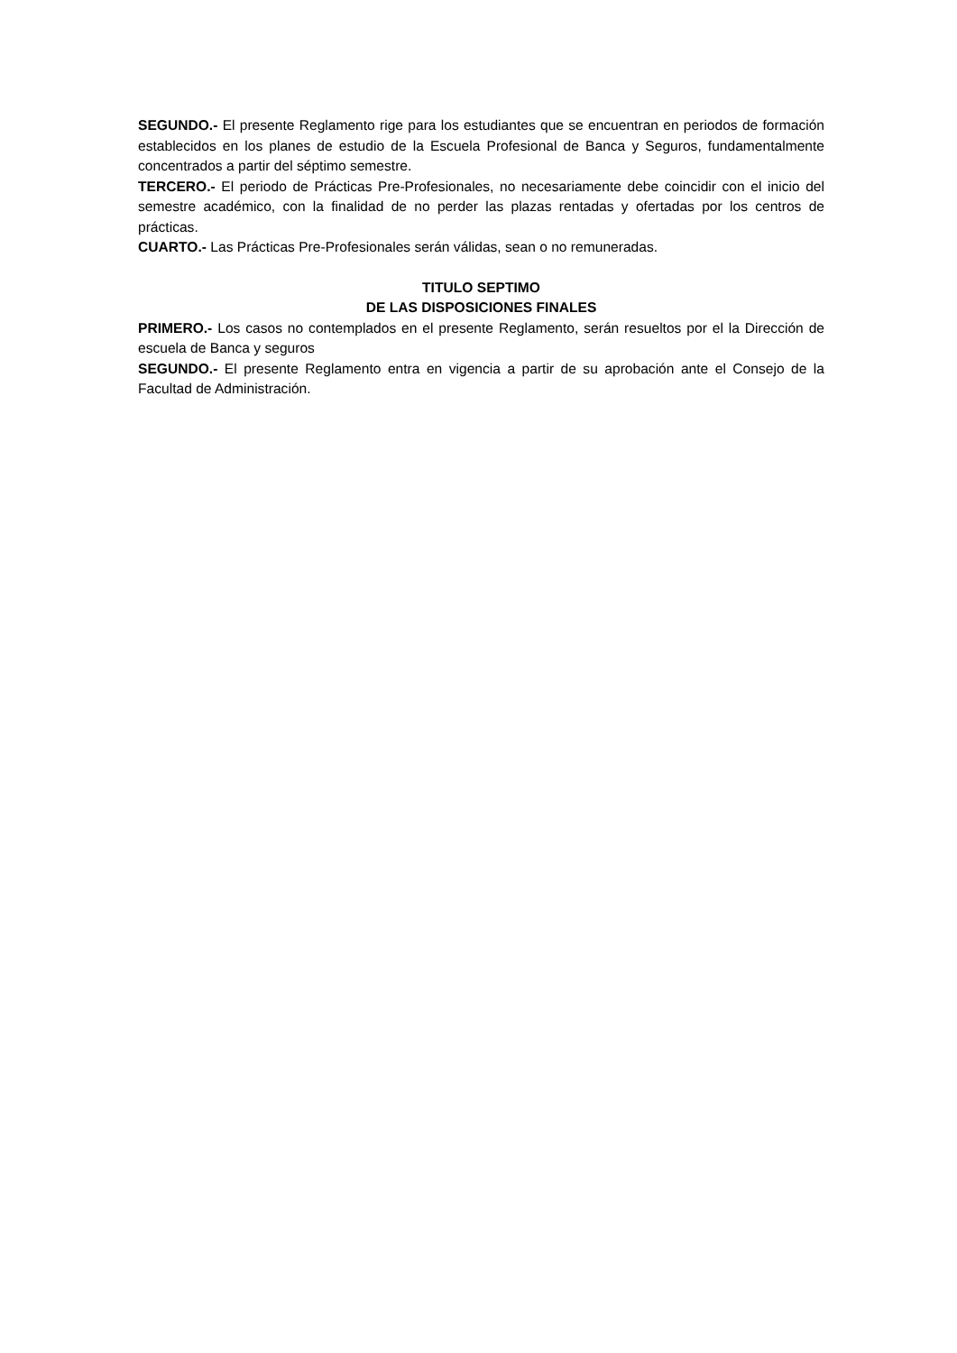SEGUNDO.- El presente Reglamento rige para los estudiantes que se encuentran en periodos de formación establecidos en los planes de estudio de la Escuela Profesional de Banca y Seguros, fundamentalmente concentrados a partir del séptimo semestre.
TERCERO.- El periodo de Prácticas Pre-Profesionales, no necesariamente debe coincidir con el inicio del semestre académico, con la finalidad de no perder las plazas rentadas y ofertadas por los centros de prácticas.
CUARTO.- Las Prácticas Pre-Profesionales serán válidas, sean o no remuneradas.
TITULO SEPTIMO
DE LAS DISPOSICIONES FINALES
PRIMERO.- Los casos no contemplados en el presente Reglamento, serán resueltos por el la Dirección de escuela de Banca y seguros
SEGUNDO.- El presente Reglamento entra en vigencia a partir de su aprobación ante el Consejo de la Facultad de Administración.